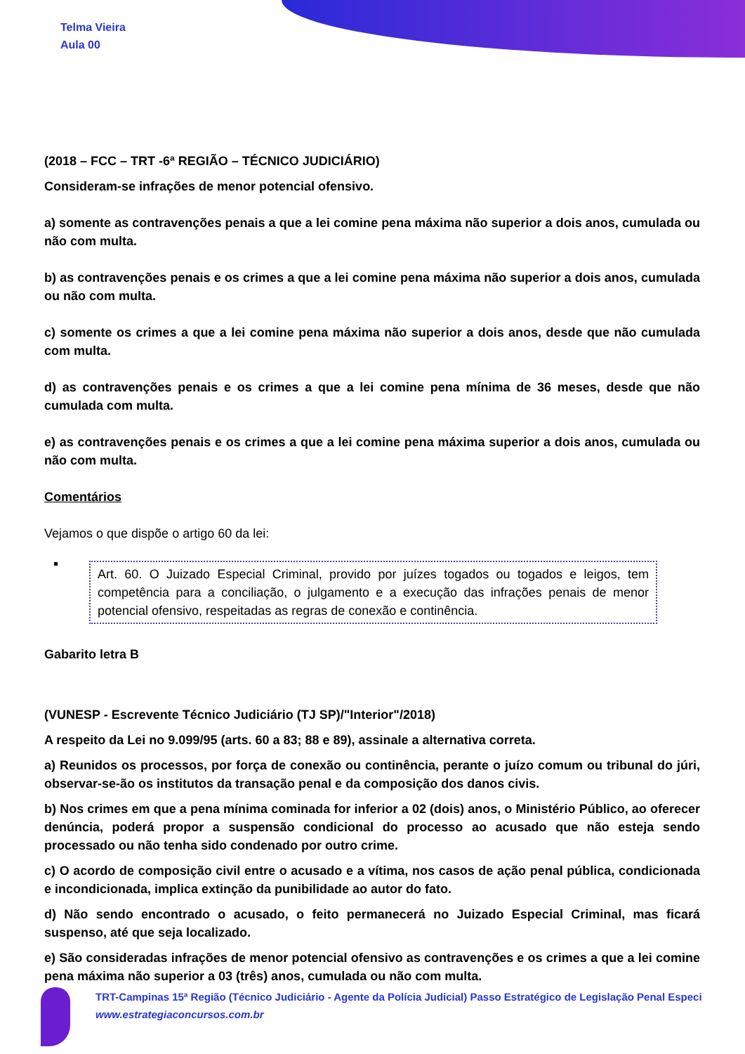Telma Vieira
Aula 00
(2018 – FCC – TRT -6ª REGIÃO – TÉCNICO JUDICIÁRIO)
Consideram-se infrações de menor potencial ofensivo.
a) somente as contravenções penais a que a lei comine pena máxima não superior a dois anos, cumulada ou não com multa.
b) as contravenções penais e os crimes a que a lei comine pena máxima não superior a dois anos, cumulada ou não com multa.
c) somente os crimes a que a lei comine pena máxima não superior a dois anos, desde que não cumulada com multa.
d) as contravenções penais e os crimes a que a lei comine pena mínima de 36 meses, desde que não cumulada com multa.
e) as contravenções penais e os crimes a que a lei comine pena máxima superior a dois anos, cumulada ou não com multa.
Comentários
Vejamos o que dispõe o artigo 60 da lei:
Art. 60. O Juizado Especial Criminal, provido por juízes togados ou togados e leigos, tem competência para a conciliação, o julgamento e a execução das infrações penais de menor potencial ofensivo, respeitadas as regras de conexão e continência.
Gabarito letra B
(VUNESP - Escrevente Técnico Judiciário (TJ SP)/"Interior"/2018)
A respeito da Lei no 9.099/95 (arts. 60 a 83; 88 e 89), assinale a alternativa correta.
a) Reunidos os processos, por força de conexão ou continência, perante o juízo comum ou tribunal do júri, observar-se-ão os institutos da transação penal e da composição dos danos civis.
b) Nos crimes em que a pena mínima cominada for inferior a 02 (dois) anos, o Ministério Público, ao oferecer denúncia, poderá propor a suspensão condicional do processo ao acusado que não esteja sendo processado ou não tenha sido condenado por outro crime.
c) O acordo de composição civil entre o acusado e a vítima, nos casos de ação penal pública, condicionada e incondicionada, implica extinção da punibilidade ao autor do fato.
d) Não sendo encontrado o acusado, o feito permanecerá no Juizado Especial Criminal, mas ficará suspenso, até que seja localizado.
e) São consideradas infrações de menor potencial ofensivo as contravenções e os crimes a que a lei comine pena máxima não superior a 03 (três) anos, cumulada ou não com multa.
TRT-Campinas 15ª Região (Técnico Judiciário - Agente da Polícia Judicial) Passo Estratégico de Legislação Penal Especi
www.estrategiaconcursos.com.br